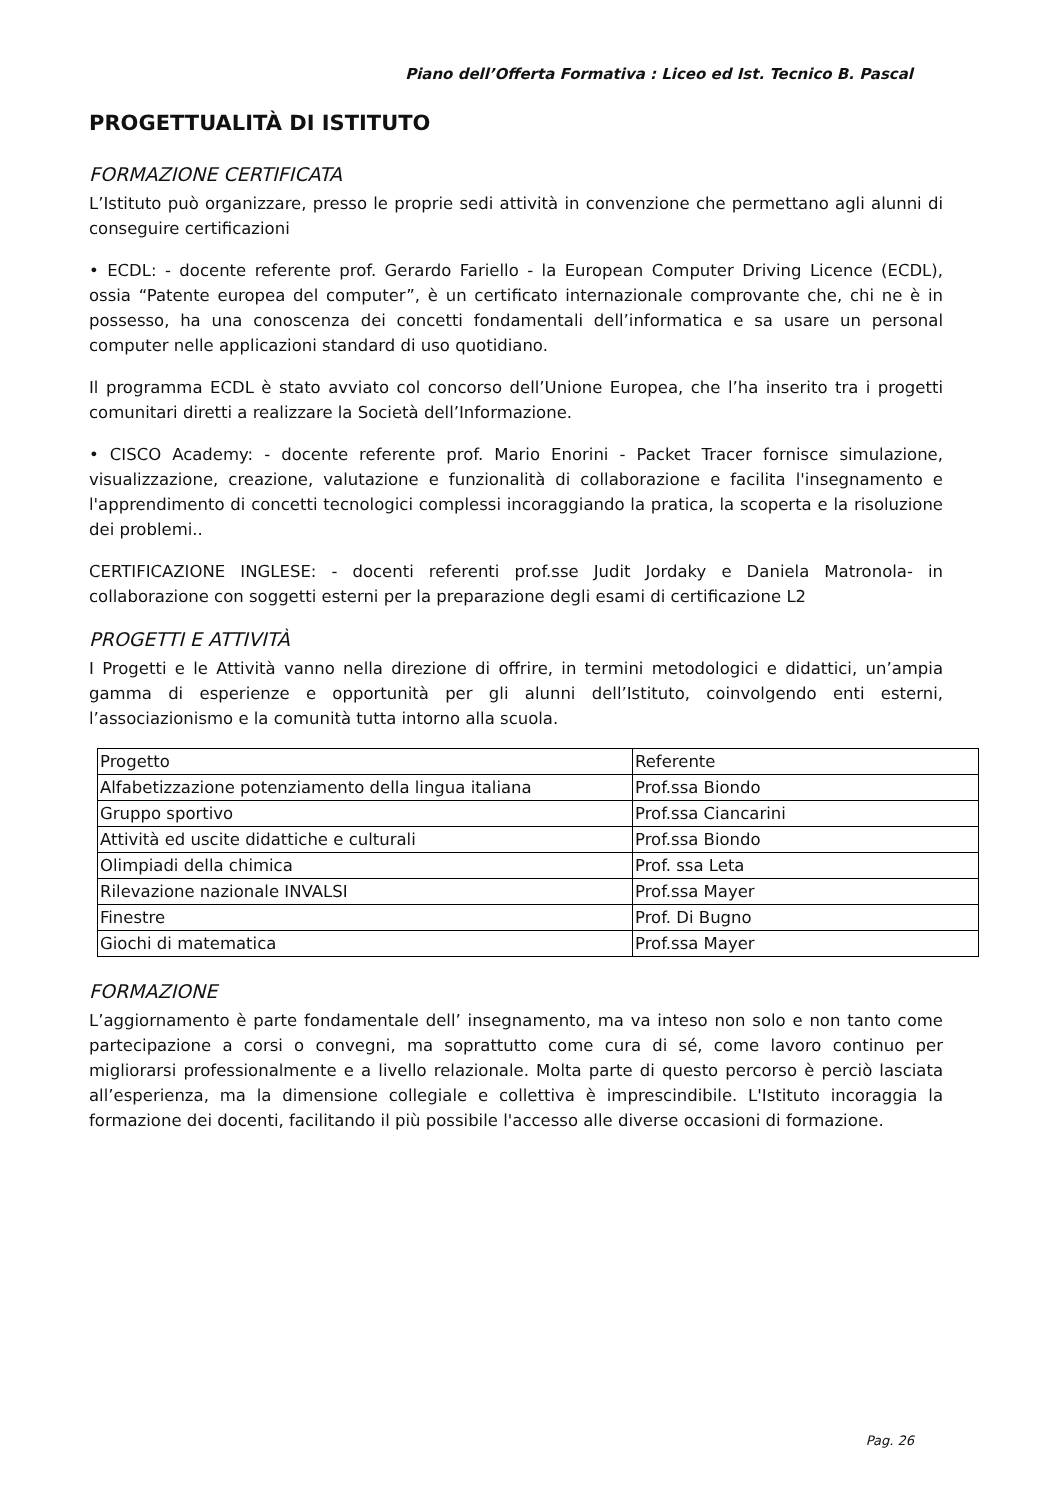Piano dell’Offerta Formativa : Liceo ed Ist. Tecnico B. Pascal
PROGETTUALITÀ DI ISTITUTO
FORMAZIONE CERTIFICATA
L’Istituto può organizzare, presso le proprie sedi attività in convenzione che permettano agli alunni di conseguire certificazioni
• ECDL: - docente referente prof. Gerardo Fariello - la European Computer Driving Licence (ECDL), ossia “Patente europea del computer”, è un certificato internazionale comprovante che, chi ne è in possesso, ha una conoscenza dei concetti fondamentali dell’informatica e sa usare un personal computer nelle applicazioni standard di uso quotidiano.
Il programma ECDL è stato avviato col concorso dell’Unione Europea, che l’ha inserito tra i progetti comunitari diretti a realizzare la Società dell’Informazione.
• CISCO Academy: - docente referente prof. Mario Enorini - Packet Tracer fornisce simulazione, visualizzazione, creazione, valutazione e funzionalità di collaborazione e facilita l'insegnamento e l'apprendimento di concetti tecnologici complessi incoraggiando la pratica, la scoperta e la risoluzione dei problemi..
CERTIFICAZIONE INGLESE: - docenti referenti prof.sse Judit Jordaky e Daniela Matronola- in collaborazione con soggetti esterni per la preparazione degli esami di certificazione L2
PROGETTI E ATTIVITÀ
I Progetti e le Attività vanno nella direzione di offrire, in termini metodologici e didattici, un’ampia gamma di esperienze e opportunità per gli alunni dell’Istituto, coinvolgendo enti esterni, l’associazionismo e la comunità tutta intorno alla scuola.
| Progetto | Referente |
| Alfabetizzazione potenziamento della lingua italiana | Prof.ssa Biondo |
| Gruppo sportivo | Prof.ssa Ciancarini |
| Attività ed uscite didattiche e culturali | Prof.ssa Biondo |
| Olimpiadi della chimica | Prof. ssa Leta |
| Rilevazione nazionale INVALSI | Prof.ssa Mayer |
| Finestre | Prof. Di Bugno |
| Giochi di matematica | Prof.ssa Mayer |
FORMAZIONE
L’aggiornamento è parte fondamentale dell’ insegnamento, ma va inteso non solo e non tanto come partecipazione a corsi o convegni, ma soprattutto come cura di sé, come lavoro continuo per migliorarsi professionalmente e a livello relazionale. Molta parte di questo percorso è perciò lasciata all’esperienza, ma la dimensione collegiale e collettiva è imprescindibile. L'Istituto incoraggia la formazione dei docenti, facilitando il più possibile l'accesso alle diverse occasioni di formazione.
Pag. 26